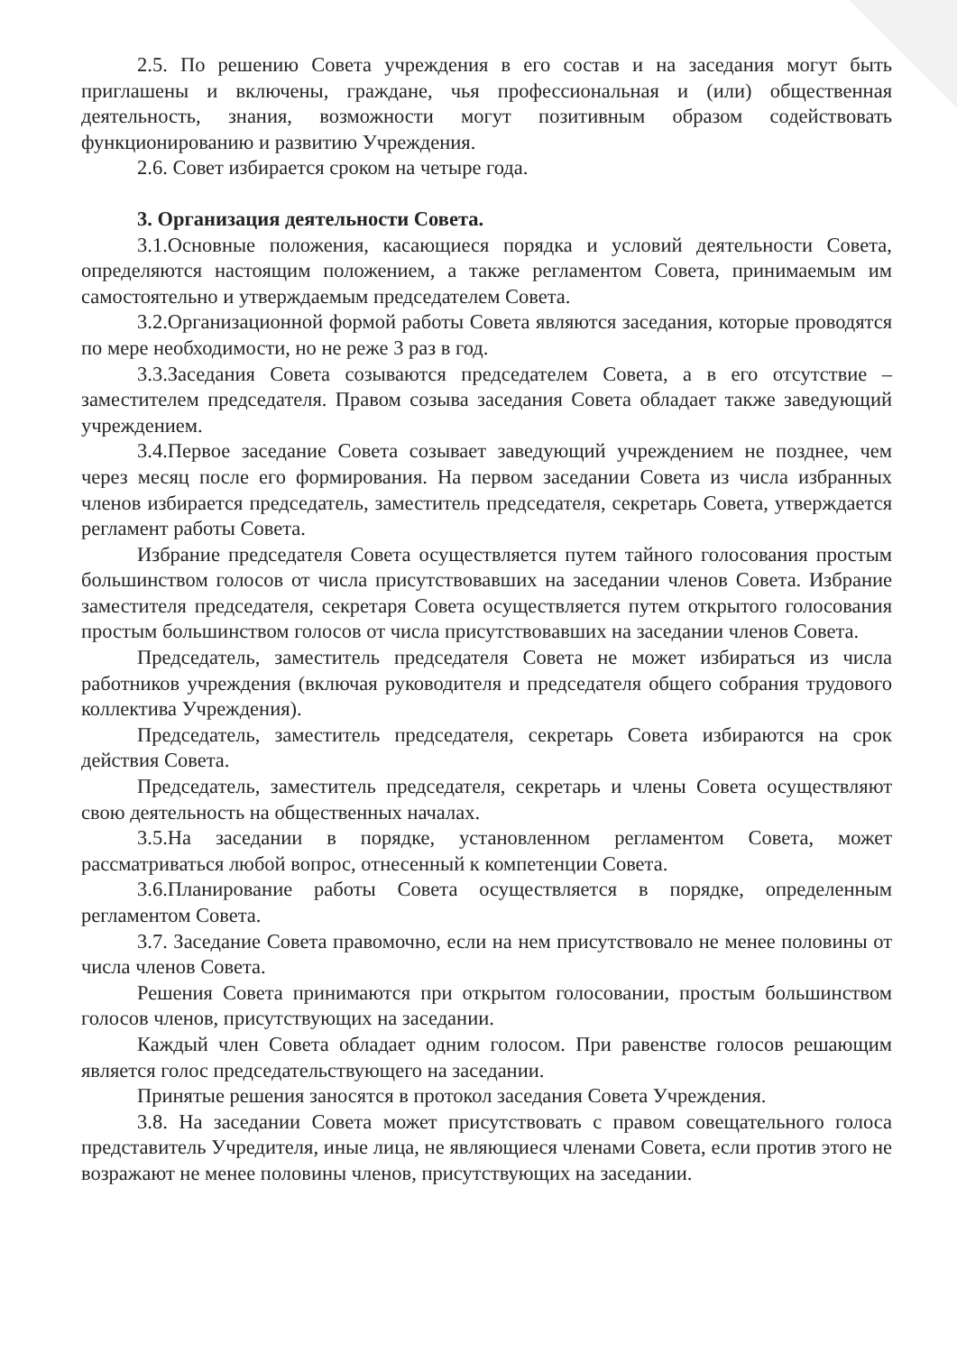2.5. По решению Совета учреждения в его состав и на заседания могут быть приглашены и включены, граждане, чья профессиональная и (или) общественная деятельность, знания, возможности могут позитивным образом содействовать функционированию и развитию Учреждения.
2.6. Совет избирается сроком на четыре года.
3. Организация деятельности Совета.
3.1.Основные положения, касающиеся порядка и условий деятельности Совета, определяются настоящим положением, а также регламентом Совета, принимаемым им самостоятельно и утверждаемым председателем Совета.
3.2.Организационной формой работы Совета являются заседания, которые проводятся по мере необходимости, но не реже 3 раз в год.
3.3.Заседания Совета созываются председателем Совета, а в его отсутствие – заместителем председателя. Правом созыва заседания Совета обладает также заведующий учреждением.
3.4.Первое заседание Совета созывает заведующий учреждением не позднее, чем через месяц после его формирования. На первом заседании Совета из числа избранных членов избирается председатель, заместитель председателя, секретарь Совета, утверждается регламент работы Совета.
Избрание председателя Совета осуществляется путем тайного голосования простым большинством голосов от числа присутствовавших на заседании членов Совета. Избрание заместителя председателя, секретаря Совета осуществляется путем открытого голосования простым большинством голосов от числа присутствовавших на заседании членов Совета.
Председатель, заместитель председателя Совета не может избираться из числа работников учреждения (включая руководителя и председателя общего собрания трудового коллектива Учреждения).
Председатель, заместитель председателя, секретарь Совета избираются на срок действия Совета.
Председатель, заместитель председателя, секретарь и члены Совета осуществляют свою деятельность на общественных началах.
3.5.На заседании в порядке, установленном регламентом Совета, может рассматриваться любой вопрос, отнесенный к компетенции Совета.
3.6.Планирование работы Совета осуществляется в порядке, определенным регламентом Совета.
3.7. Заседание Совета правомочно, если на нем присутствовало не менее половины от числа членов Совета.
Решения Совета принимаются при открытом голосовании, простым большинством голосов членов, присутствующих на заседании.
Каждый член Совета обладает одним голосом. При равенстве голосов решающим является голос председательствующего на заседании.
Принятые решения заносятся в протокол заседания Совета Учреждения.
3.8. На заседании Совета может присутствовать с правом совещательного голоса представитель Учредителя, иные лица, не являющиеся членами Совета, если против этого не возражают не менее половины членов, присутствующих на заседании.